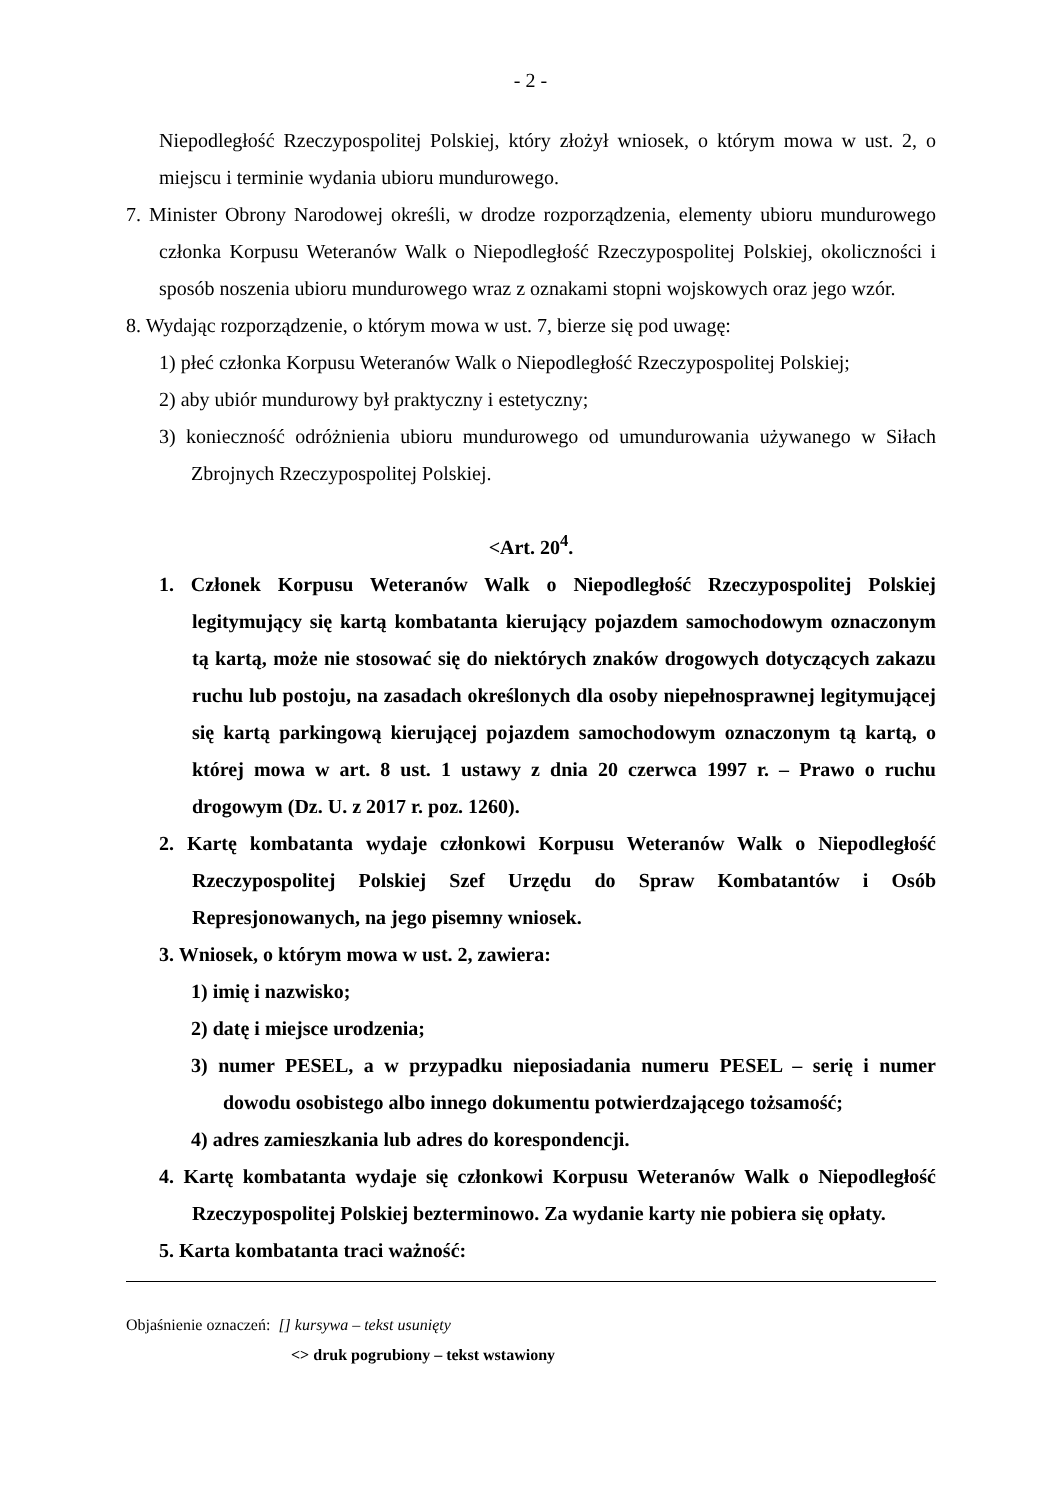- 2 -
Niepodległość Rzeczypospolitej Polskiej, który złożył wniosek, o którym mowa w ust. 2, o miejscu i terminie wydania ubioru mundurowego.
7. Minister Obrony Narodowej określi, w drodze rozporządzenia, elementy ubioru mundurowego członka Korpusu Weteranów Walk o Niepodległość Rzeczypospolitej Polskiej, okoliczności i sposób noszenia ubioru mundurowego wraz z oznakami stopni wojskowych oraz jego wzór.
8. Wydając rozporządzenie, o którym mowa w ust. 7, bierze się pod uwagę:
1) płeć członka Korpusu Weteranów Walk o Niepodległość Rzeczypospolitej Polskiej;
2) aby ubiór mundurowy był praktyczny i estetyczny;
3) konieczność odróżnienia ubioru mundurowego od umundurowania używanego w Siłach Zbrojnych Rzeczypospolitej Polskiej.
<Art. 20<sup>4</sup>.
1. Członek Korpusu Weteranów Walk o Niepodległość Rzeczypospolitej Polskiej legitymujący się kartą kombatanta kierujący pojazdem samochodowym oznaczonym tą kartą, może nie stosować się do niektórych znaków drogowych dotyczących zakazu ruchu lub postoju, na zasadach określonych dla osoby niepełnosprawnej legitymującej się kartą parkingową kierującej pojazdem samochodowym oznaczonym tą kartą, o której mowa w art. 8 ust. 1 ustawy z dnia 20 czerwca 1997 r. – Prawo o ruchu drogowym (Dz. U. z 2017 r. poz. 1260).
2. Kartę kombatanta wydaje członkowi Korpusu Weteranów Walk o Niepodległość Rzeczypospolitej Polskiej Szef Urzędu do Spraw Kombatantów i Osób Represjonowanych, na jego pisemny wniosek.
3. Wniosek, o którym mowa w ust. 2, zawiera:
1) imię i nazwisko;
2) datę i miejsce urodzenia;
3) numer PESEL, a w przypadku nieposiadania numeru PESEL – serię i numer dowodu osobistego albo innego dokumentu potwierdzającego tożsamość;
4) adres zamieszkania lub adres do korespondencji.
4. Kartę kombatanta wydaje się członkowi Korpusu Weteranów Walk o Niepodległość Rzeczypospolitej Polskiej bezterminowo. Za wydanie karty nie pobiera się opłaty.
5. Karta kombatanta traci ważność:
Objaśnienie oznaczeń: [] kursywa – tekst usunięty
<> druk pogrubiony – tekst wstawiony